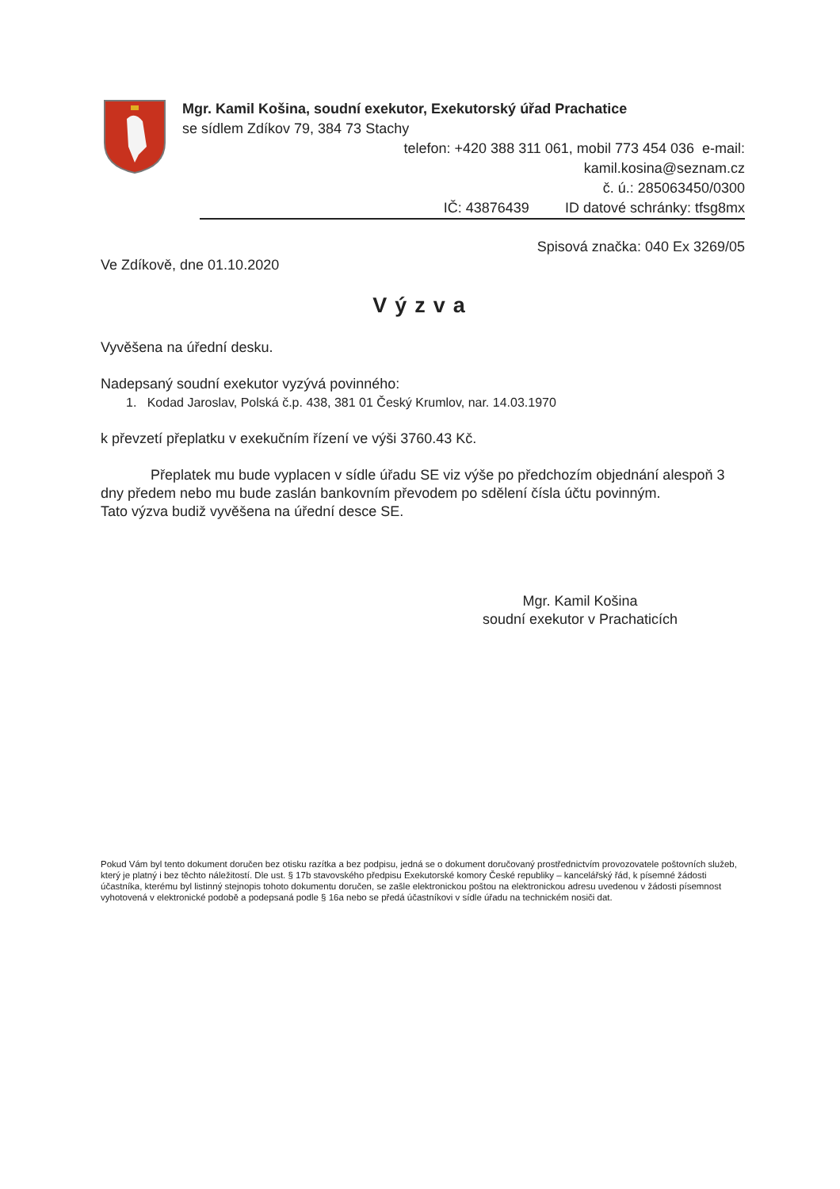Mgr. Kamil Košina, soudní exekutor, Exekutorský úřad Prachatice
se sídlem Zdíkov 79, 384 73 Stachy
telefon: +420 388 311 061, mobil 773 454 036 e-mail:
kamil.kosina@seznam.cz
č. ú.: 285063450/0300
IČ: 43876439 ID datové schránky: tfsg8mx
Spisová značka: 040 Ex 3269/05
Ve Zdíkově, dne 01.10.2020
Výzva
Vyvěšena na úřední desku.
Nadepsaný soudní exekutor vyzývá povinného:
1. Kodad Jaroslav, Polská č.p. 438, 381 01 Český Krumlov, nar. 14.03.1970
k převzetí přeplatku v exekučním řízení ve výši 3760.43 Kč.
Přeplatek mu bude vyplacen v sídle úřadu SE viz výše po předchozím objednání alespoň 3 dny předem nebo mu bude zaslán bankovním převodem po sdělení čísla účtu povinným.
Tato výzva budiž vyvěšena na úřední desce SE.
Mgr. Kamil Košina
soudní exekutor v Prachaticích
Pokud Vám byl tento dokument doručen bez otisku razítka a bez podpisu, jedná se o dokument doručovaný prostřednictvím provozovatele poštovních služeb, který je platný i bez těchto náležitostí. Dle ust. § 17b stavovského předpisu Exekutorské komory České republiky – kancelářský řád, k písemné žádosti účastníka, kterému byl listinný stejnopis tohoto dokumentu doručen, se zašle elektronickou poštou na elektronickou adresu uvedenou v žádosti písemnost vyhotovená v elektronické podobě a podepsaná podle § 16a nebo se předá účastníkovi v sídle úřadu na technickém nosiči dat.